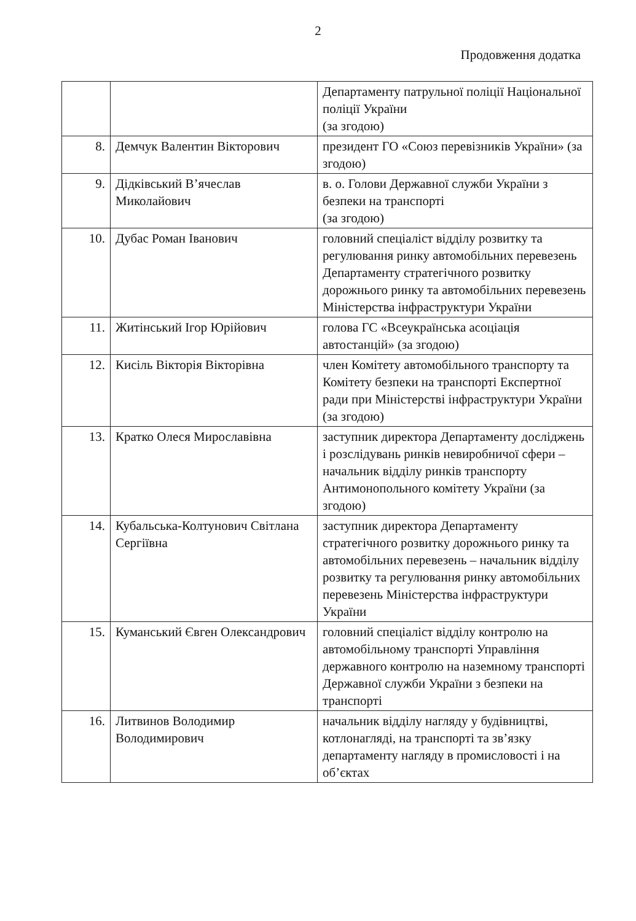2
Продовження додатка
| | | Департаменту патрульної поліції Національної поліції України (за згодою) |
| 8. | Демчук Валентин Вікторович | президент ГО «Союз перевізників України» (за згодою) |
| 9. | Дідківський В’ячеслав Миколайович | в. о. Голови Державної служби України з безпеки на транспорті (за згодою) |
| 10. | Дубас Роман Іванович | головний спеціаліст відділу розвитку та регулювання ринку автомобільних перевезень Департаменту стратегічного розвитку дорожнього ринку та автомобільних перевезень Міністерства інфраструктури України |
| 11. | Житінський Ігор Юрійович | голова ГС «Всеукраїнська асоціація автостанцій» (за згодою) |
| 12. | Кисіль Вікторія Вікторівна | член Комітету автомобільного транспорту та Комітету безпеки на транспорті Експертної ради при Міністерстві інфраструктури України (за згодою) |
| 13. | Кратко Олеся Мирославівна | заступник директора Департаменту досліджень і розслідувань ринків невиробничої сфери – начальник відділу ринків транспорту Антимонопольного комітету України (за згодою) |
| 14. | Кубальська-Колтунович Світлана Сергіївна | заступник директора Департаменту стратегічного розвитку дорожнього ринку та автомобільних перевезень – начальник відділу розвитку та регулювання ринку автомобільних перевезень Міністерства інфраструктури України |
| 15. | Куманський Євген Олександрович | головний спеціаліст відділу контролю на автомобільному транспорті Управління державного контролю на наземному транспорті Державної служби України з безпеки на транспорті |
| 16. | Литвинов Володимир Володимирович | начальник відділу нагляду у будівництві, котлонагляді, на транспорті та зв’язку департаменту нагляду в промисловості і на об’єктах |